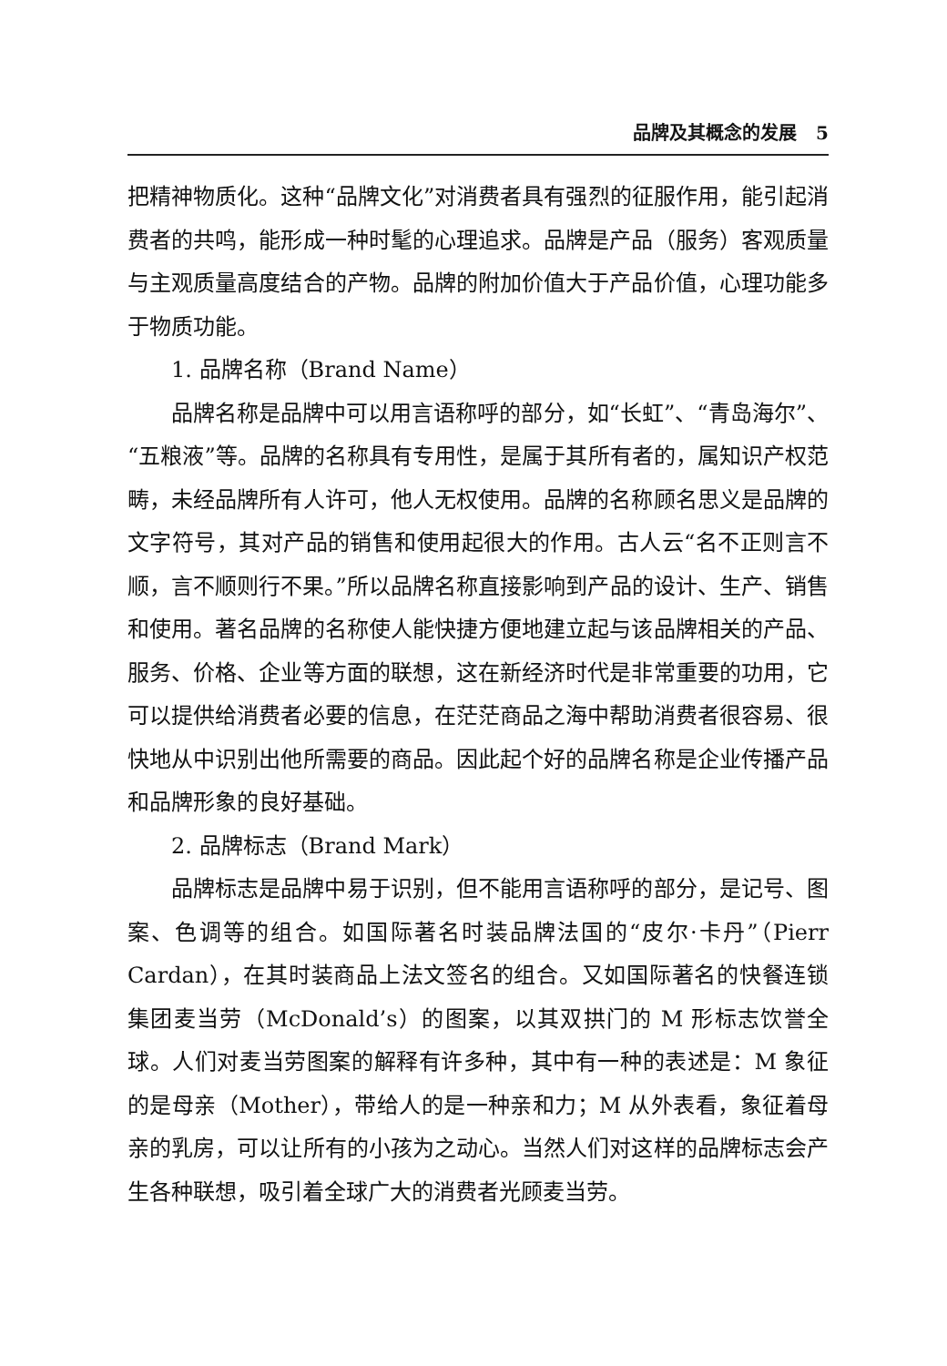品牌及其概念的发展 5
把精神物质化。这种“品牌文化”对消费者具有强烈的征服作用，能引起消费者的共鸣，能形成一种时髦的心理追求。品牌是产品（服务）客观质量与主观质量高度结合的产物。品牌的附加价值大于产品价值，心理功能多于物质功能。
1. 品牌名称（Brand Name）
品牌名称是品牌中可以用言语称呼的部分，如“长虹”、“青岛海尔”、“五粮液”等。品牌的名称具有专用性，是属于其所有者的，属知识产权范畴，未经品牌所有人许可，他人无权使用。品牌的名称顾名思义是品牌的文字符号，其对产品的销售和使用起很大的作用。古人云“名不正则言不顺，言不顺则行不果。”所以品牌名称直接影响到产品的设计、生产、销售和使用。著名品牌的名称使人能快捷方便地建立起与该品牌相关的产品、服务、价格、企业等方面的联想，这在新经济时代是非常重要的功用，它可以提供给消费者必要的信息，在茫茫商品之海中帮助消费者很容易、很快地从中识别出他所需要的商品。因此起个好的品牌名称是企业传播产品和品牌形象的良好基础。
2. 品牌标志（Brand Mark）
品牌标志是品牌中易于识别，但不能用言语称呼的部分，是记号、图案、色调等的组合。如国际著名时装品牌法国的“皮尔·卡丹”（Pierr Cardan），在其时装商品上法文签名的组合。又如国际著名的快餐连锁集团麦当劳（McDonald’s）的图案，以其双拱门的 M 形标志饮誉全球。人们对麦当劳图案的解释有许多种，其中有一种的表述是：M 象征的是母亲（Mother），带给人的是一种亲和力；M 从外表看，象征着母亲的乳房，可以让所有的小孩为之动心。当然人们对这样的品牌标志会产生各种联想，吸引着全球广大的消费者光顾麦当劳。